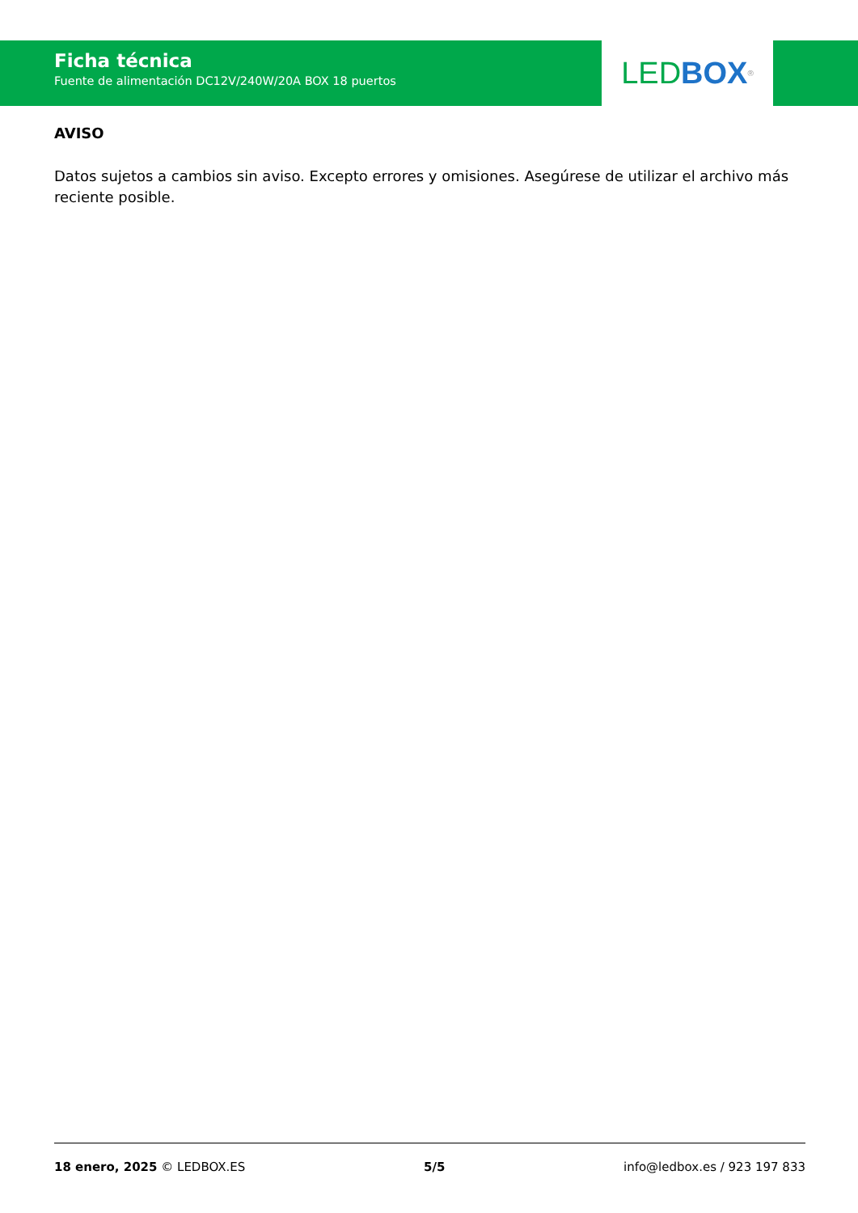Ficha técnica
Fuente de alimentación DC12V/240W/20A BOX 18 puertos
LED BOX<sup>®</sup>
AVISO
Datos sujetos a cambios sin aviso. Excepto errores y omisiones. Asegúrese de utilizar el archivo más reciente posible.
18 enero, 2025 © LEDBOX.ES 5/5 info@ledbox.es / 923 197 833